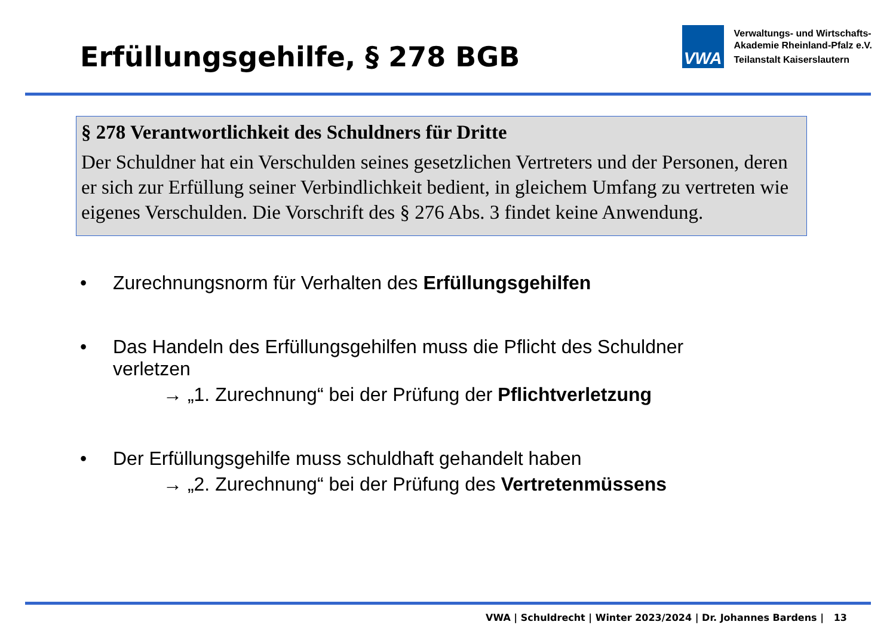Erfüllungsgehilfe, § 278 BGB
VWA
Verwaltungs- und Wirtschafts-
Akademie Rheinland-Pfalz e.V.
Teilanstalt Kaiserslautern
§ 278 Verantwortlichkeit des Schuldners für Dritte
Der Schuldner hat ein Verschulden seines gesetzlichen Vertreters und der Personen, deren er sich zur Erfüllung seiner Verbindlichkeit bedient, in gleichem Umfang zu vertreten wie eigenes Verschulden. Die Vorschrift des § 276 Abs. 3 findet keine Anwendung.
• Zurechnungsnorm für Verhalten des Erfüllungsgehilfen
• Das Handeln des Erfüllungsgehilfen muss die Pflicht des Schuldner
verletzen
→ „1. Zurechnung“ bei der Prüfung der Pflichtverletzung
• Der Erfüllungsgehilfe muss schuldhaft gehandelt haben
→ „2. Zurechnung“ bei der Prüfung des Vertretenmüssens
VWA | Schuldrecht | Winter 2023/2024 | Dr. Johannes Bardens | 13